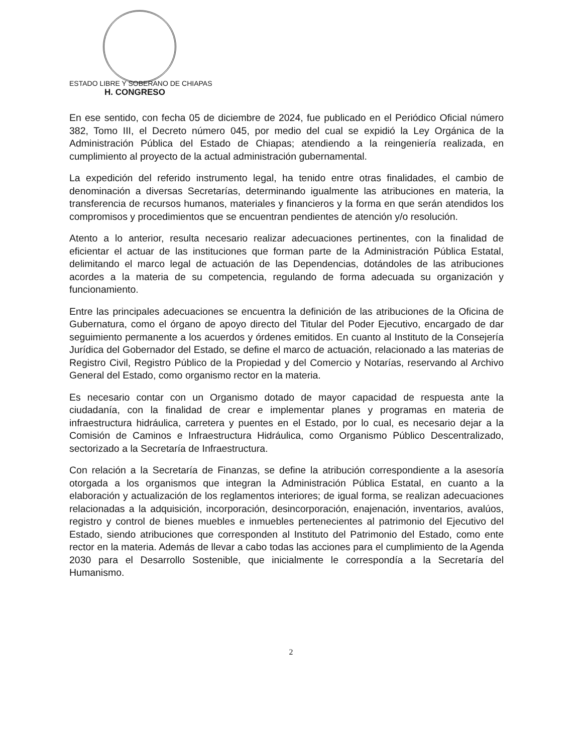ESTADO LIBRE Y SOBERANO DE CHIAPAS
H. CONGRESO
En ese sentido, con fecha 05 de diciembre de 2024, fue publicado en el Periódico Oficial número 382, Tomo III, el Decreto número 045, por medio del cual se expidió la Ley Orgánica de la Administración Pública del Estado de Chiapas; atendiendo a la reingeniería realizada, en cumplimiento al proyecto de la actual administración gubernamental.
La expedición del referido instrumento legal, ha tenido entre otras finalidades, el cambio de denominación a diversas Secretarías, determinando igualmente las atribuciones en materia, la transferencia de recursos humanos, materiales y financieros y la forma en que serán atendidos los compromisos y procedimientos que se encuentran pendientes de atención y/o resolución.
Atento a lo anterior, resulta necesario realizar adecuaciones pertinentes, con la finalidad de eficientar el actuar de las instituciones que forman parte de la Administración Pública Estatal, delimitando el marco legal de actuación de las Dependencias, dotándoles de las atribuciones acordes a la materia de su competencia, regulando de forma adecuada su organización y funcionamiento.
Entre las principales adecuaciones se encuentra la definición de las atribuciones de la Oficina de Gubernatura, como el órgano de apoyo directo del Titular del Poder Ejecutivo, encargado de dar seguimiento permanente a los acuerdos y órdenes emitidos. En cuanto al Instituto de la Consejería Jurídica del Gobernador del Estado, se define el marco de actuación, relacionado a las materias de Registro Civil, Registro Público de la Propiedad y del Comercio y Notarías, reservando al Archivo General del Estado, como organismo rector en la materia.
Es necesario contar con un Organismo dotado de mayor capacidad de respuesta ante la ciudadanía, con la finalidad de crear e implementar planes y programas en materia de infraestructura hidráulica, carretera y puentes en el Estado, por lo cual, es necesario dejar a la Comisión de Caminos e Infraestructura Hidráulica, como Organismo Público Descentralizado, sectorizado a la Secretaría de Infraestructura.
Con relación a la Secretaría de Finanzas, se define la atribución correspondiente a la asesoría otorgada a los organismos que integran la Administración Pública Estatal, en cuanto a la elaboración y actualización de los reglamentos interiores; de igual forma, se realizan adecuaciones relacionadas a la adquisición, incorporación, desincorporación, enajenación, inventarios, avalúos, registro y control de bienes muebles e inmuebles pertenecientes al patrimonio del Ejecutivo del Estado, siendo atribuciones que corresponden al Instituto del Patrimonio del Estado, como ente rector en la materia. Además de llevar a cabo todas las acciones para el cumplimiento de la Agenda 2030 para el Desarrollo Sostenible, que inicialmente le correspondía a la Secretaría del Humanismo.
2